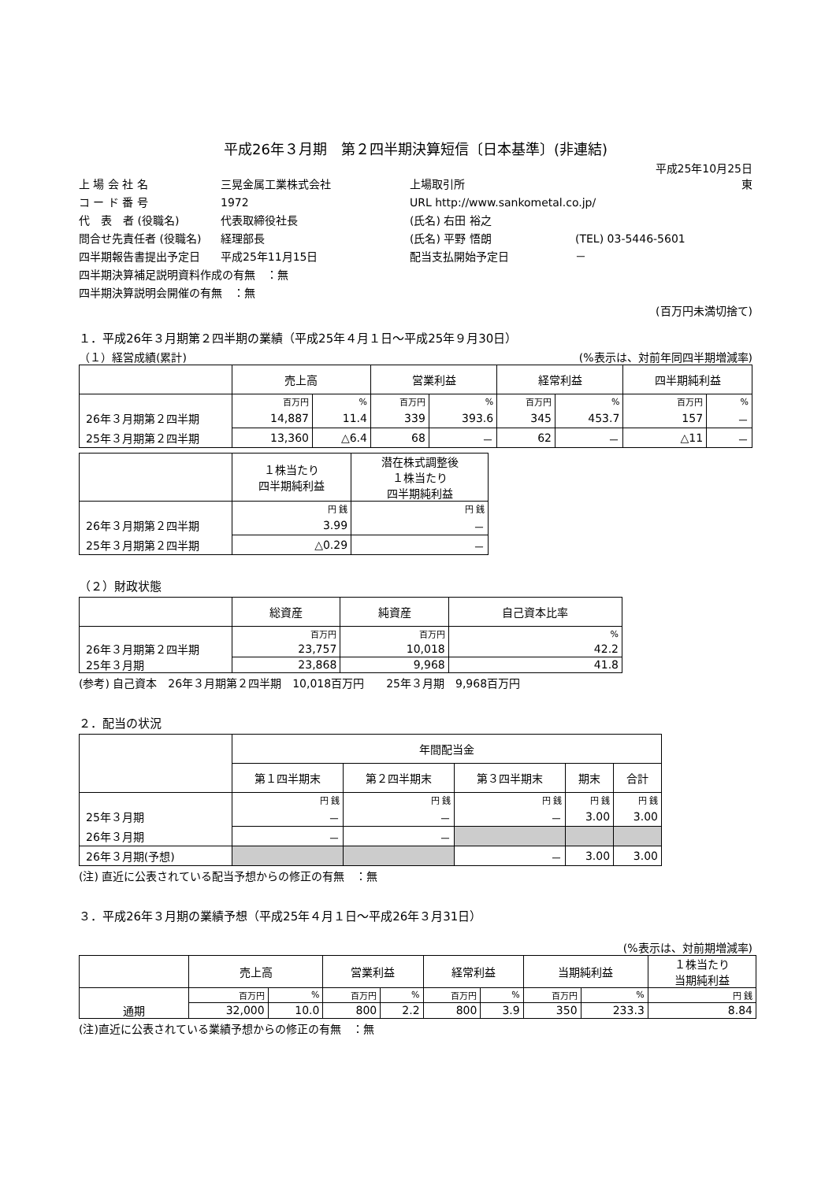平成26年３月期　第２四半期決算短信〔日本基準〕(非連結)
平成25年10月25日
上 場 会 社 名
三晃金属工業株式会社
上場取引所
東
コ ー ド 番 号
1972
URL http://www.sankometal.co.jp/
代　表　者 (役職名)
代表取締役社長
(氏名) 右田 裕之
問合せ先責任者 (役職名)
経理部長
(氏名) 平野 悟朗
(TEL) 03-5446-5601
四半期報告書提出予定日
平成25年11月15日
配当支払開始予定日
－
四半期決算補足説明資料作成の有無　：無
四半期決算説明会開催の有無　：無
(百万円未満切捨て)
１．平成26年３月期第２四半期の業績（平成25年４月１日～平成25年９月30日）
（１）経営成績(累計) (%表示は、対前年同四半期増減率)
| | 売上高 | | 営業利益 | | 経常利益 | | 四半期純利益 | |
| --- | --- | --- | --- | --- | --- | --- | --- | --- |
| | 百万円 | % | 百万円 | % | 百万円 | % | 百万円 | % |
| 26年３月期第２四半期 | 14,887 | 11.4 | 339 | 393.6 | 345 | 453.7 | 157 | － |
| 25年３月期第２四半期 | 13,360 | △6.4 | 68 | － | 62 | － | △11 | － |
| | １株当たり 四半期純利益 | 潜在株式調整後 １株当たり 四半期純利益 |
| --- | --- | --- |
| | 円 銭 | 円 銭 |
| 26年３月期第２四半期 | 3.99 | － |
| 25年３月期第２四半期 | △0.29 | － |
（２）財政状態
| | 総資産 | 純資産 | 自己資本比率 |
| --- | --- | --- | --- |
| | 百万円 | 百万円 | % |
| 26年３月期第２四半期 | 23,757 | 10,018 | 42.2 |
| 25年３月期 | 23,868 | 9,968 | 41.8 |
(参考) 自己資本　26年３月期第２四半期　10,018百万円　　25年３月期　9,968百万円
２．配当の状況
| | 年間配当金 | | | | |
| --- | --- | --- | --- | --- | --- |
| | 第１四半期末 | 第２四半期末 | 第３四半期末 | 期末 | 合計 |
| | 円 銭 | 円 銭 | 円 銭 | 円 銭 | 円 銭 |
| 25年３月期 | － | － | － | 3.00 | 3.00 |
| 26年３月期 | － | － | | | |
| 26年３月期(予想) | | | － | 3.00 | 3.00 |
(注) 直近に公表されている配当予想からの修正の有無　：無
３．平成26年３月期の業績予想（平成25年４月１日～平成26年３月31日）
(%表示は、対前期増減率)
| | 売上高 | | 営業利益 | | 経常利益 | | 当期純利益 | | １株当たり 当期純利益 |
| --- | --- | --- | --- | --- | --- | --- | --- | --- | --- |
| | 百万円 | % | 百万円 | % | 百万円 | % | 百万円 | % | 円 銭 |
| 通期 | 32,000 | 10.0 | 800 | 2.2 | 800 | 3.9 | 350 | 233.3 | 8.84 |
(注)直近に公表されている業績予想からの修正の有無　：無